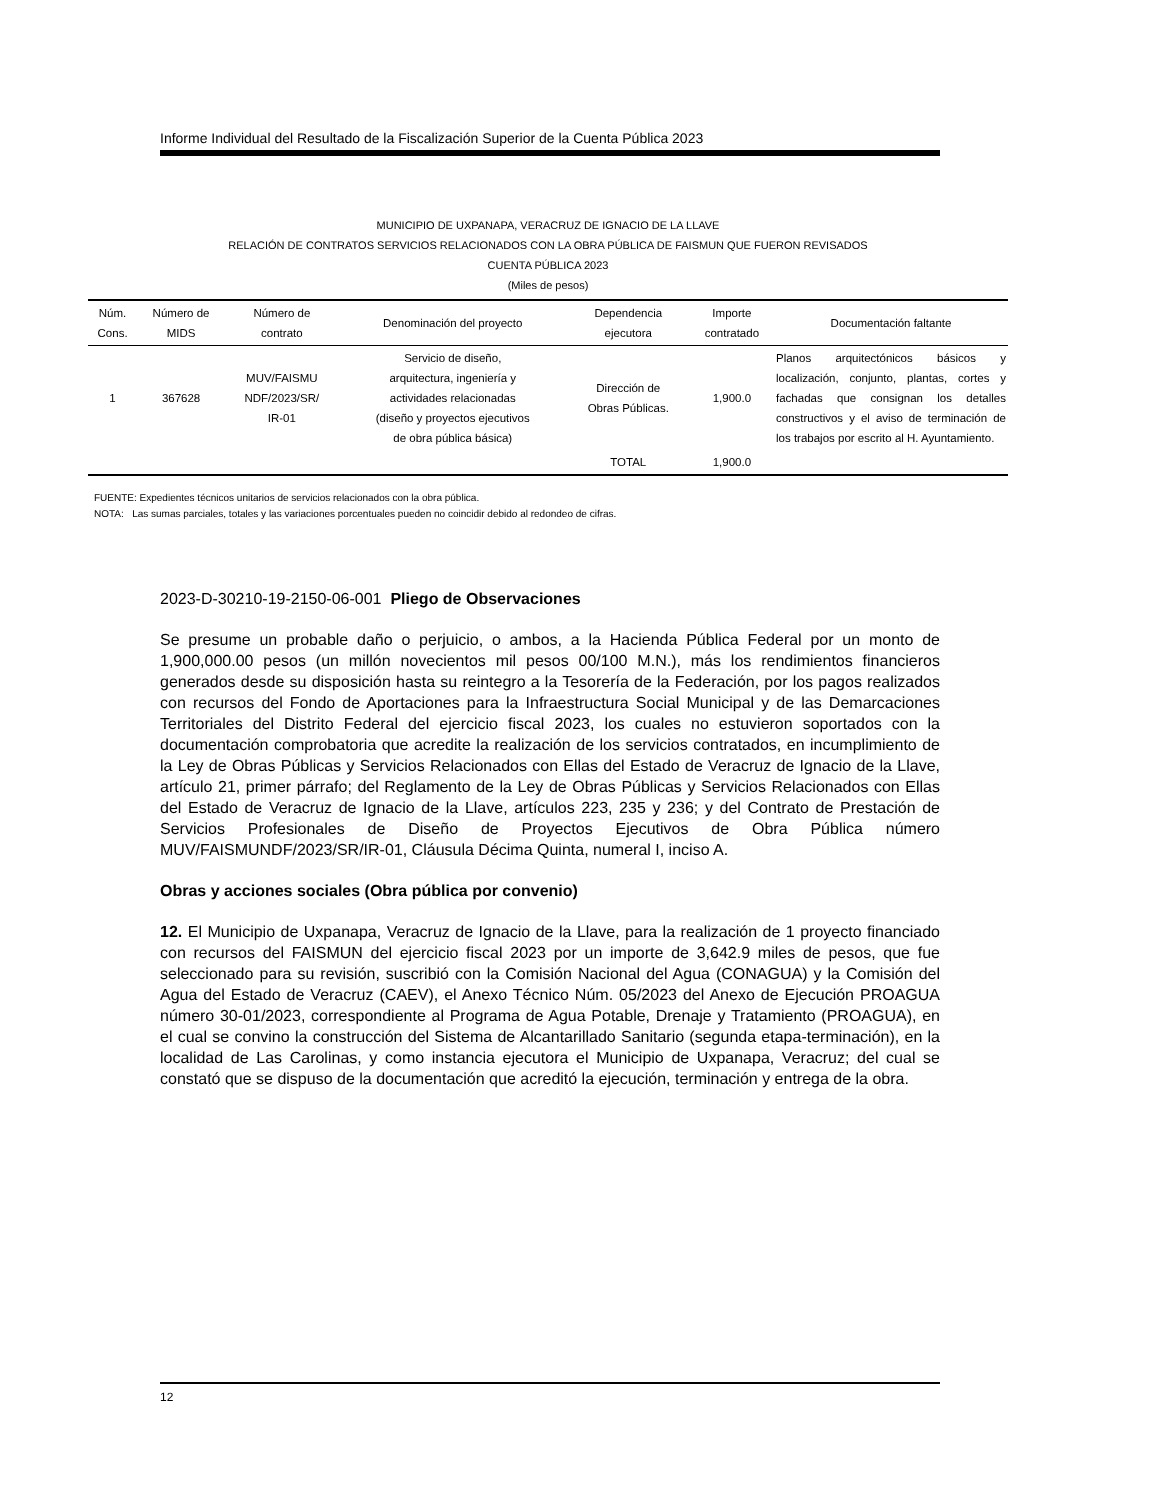Informe Individual del Resultado de la Fiscalización Superior de la Cuenta Pública 2023
MUNICIPIO DE UXPANAPA, VERACRUZ DE IGNACIO DE LA LLAVE
RELACIÓN DE CONTRATOS SERVICIOS RELACIONADOS CON LA OBRA PÚBLICA DE FAISMUN QUE FUERON REVISADOS
CUENTA PÚBLICA 2023
(Miles de pesos)
| Núm. Cons. | Número de MIDS | Número de contrato | Denominación del proyecto | Dependencia ejecutora | Importe contratado | Documentación faltante |
| --- | --- | --- | --- | --- | --- | --- |
| 1 | 367628 | MUV/FAISMU NDF/2023/SR/ IR-01 | Servicio de diseño, arquitectura, ingeniería y actividades relacionadas (diseño y proyectos ejecutivos de obra pública básica) | Dirección de Obras Públicas. | 1,900.0 | Planos arquitectónicos básicos y localización, conjunto, plantas, cortes y fachadas que consignan los detalles constructivos y el aviso de terminación de los trabajos por escrito al H. Ayuntamiento. |
| | | | | TOTAL | 1,900.0 | |
FUENTE: Expedientes técnicos unitarios de servicios relacionados con la obra pública.
NOTA: Las sumas parciales, totales y las variaciones porcentuales pueden no coincidir debido al redondeo de cifras.
2023-D-30210-19-2150-06-001 Pliego de Observaciones
Se presume un probable daño o perjuicio, o ambos, a la Hacienda Pública Federal por un monto de 1,900,000.00 pesos (un millón novecientos mil pesos 00/100 M.N.), más los rendimientos financieros generados desde su disposición hasta su reintegro a la Tesorería de la Federación, por los pagos realizados con recursos del Fondo de Aportaciones para la Infraestructura Social Municipal y de las Demarcaciones Territoriales del Distrito Federal del ejercicio fiscal 2023, los cuales no estuvieron soportados con la documentación comprobatoria que acredite la realización de los servicios contratados, en incumplimiento de la Ley de Obras Públicas y Servicios Relacionados con Ellas del Estado de Veracruz de Ignacio de la Llave, artículo 21, primer párrafo; del Reglamento de la Ley de Obras Públicas y Servicios Relacionados con Ellas del Estado de Veracruz de Ignacio de la Llave, artículos 223, 235 y 236; y del Contrato de Prestación de Servicios Profesionales de Diseño de Proyectos Ejecutivos de Obra Pública número MUV/FAISMUNDF/2023/SR/IR-01, Cláusula Décima Quinta, numeral I, inciso A.
Obras y acciones sociales (Obra pública por convenio)
12. El Municipio de Uxpanapa, Veracruz de Ignacio de la Llave, para la realización de 1 proyecto financiado con recursos del FAISMUN del ejercicio fiscal 2023 por un importe de 3,642.9 miles de pesos, que fue seleccionado para su revisión, suscribió con la Comisión Nacional del Agua (CONAGUA) y la Comisión del Agua del Estado de Veracruz (CAEV), el Anexo Técnico Núm. 05/2023 del Anexo de Ejecución PROAGUA número 30-01/2023, correspondiente al Programa de Agua Potable, Drenaje y Tratamiento (PROAGUA), en el cual se convino la construcción del Sistema de Alcantarillado Sanitario (segunda etapa-terminación), en la localidad de Las Carolinas, y como instancia ejecutora el Municipio de Uxpanapa, Veracruz; del cual se constató que se dispuso de la documentación que acreditó la ejecución, terminación y entrega de la obra.
12